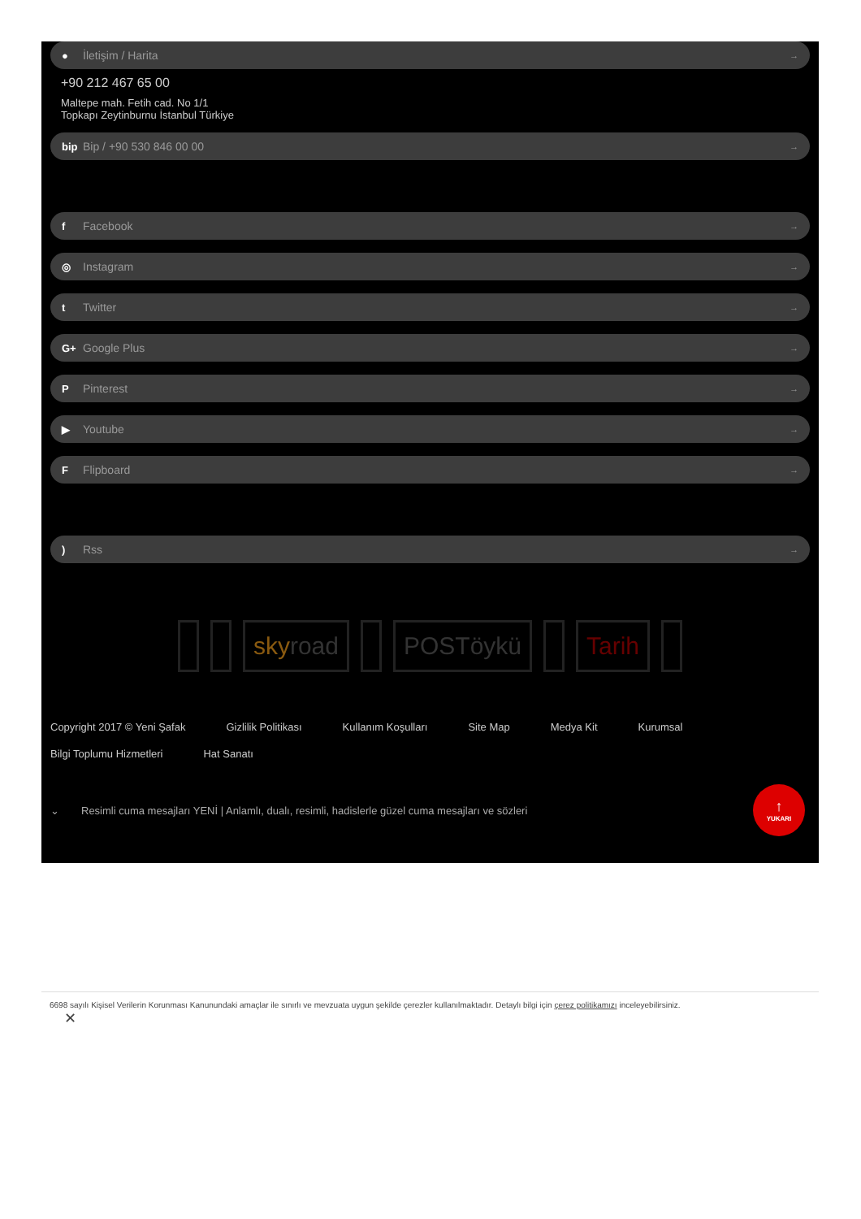● İletişim / Harita →
+90 212 467 65 00
Maltepe mah. Fetih cad. No 1/1
Topkapı Zeytinburnu İstanbul Türkiye
bip Bip / +90 530 846 00 00 →
f Facebook →
◎ Instagram →
t Twitter →
G+ Google Plus →
P Pinterest →
▶ Youtube →
F Flipboard →
) Rss →
sky road POSTöykü Tarih
Copyright 2017 © Yeni Şafak Gizlilik Politikası Kullanım Koşulları Site Map Medya Kit Kurumsal Bilgi Toplumu Hizmetleri Hat Sanatı
⌄ Resimli cuma mesajları YENİ | Anlamlı, dualı, resimli, hadislerle güzel cuma mesajları ve sözleri
↑
YUKARI
6698 sayılı Kişisel Verilerin Korunması Kanunundaki amaçlar ile sınırlı ve mevzuata uygun şekilde çerezler kullanılmaktadır. Detaylı bilgi için çerez politikamızı inceleyebilirsiniz.
✕